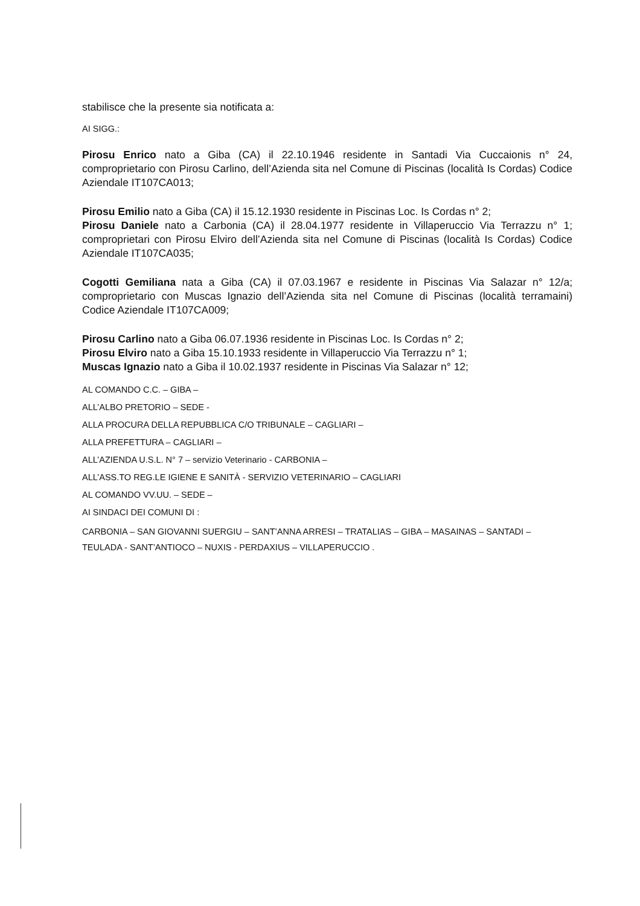stabilisce che la presente sia notificata a:
AI SIGG.:
Pirosu Enrico nato a Giba (CA) il 22.10.1946 residente in Santadi Via Cuccaionis n° 24, comproprietario con Pirosu Carlino, dell’Azienda sita nel Comune di Piscinas (località Is Cordas) Codice Aziendale IT107CA013;
Pirosu Emilio nato a Giba (CA) il 15.12.1930 residente in Piscinas Loc. Is Cordas n° 2;
Pirosu Daniele nato a Carbonia (CA) il 28.04.1977 residente in Villaperuccio Via Terrazzu n° 1; comproprietari con Pirosu Elviro dell’Azienda sita nel Comune di Piscinas (località Is Cordas) Codice Aziendale IT107CA035;
Cogotti Gemiliana nata a Giba (CA) il 07.03.1967 e residente in Piscinas Via Salazar n° 12/a; comproprietario con Muscas Ignazio dell’Azienda sita nel Comune di Piscinas (località terramaini) Codice Aziendale IT107CA009;
Pirosu Carlino nato a Giba 06.07.1936 residente in Piscinas Loc. Is Cordas n° 2;
Pirosu Elviro nato a Giba 15.10.1933 residente in Villaperuccio Via Terrazzu n° 1;
Muscas Ignazio nato a Giba il 10.02.1937 residente in Piscinas Via Salazar n° 12;
AL COMANDO C.C. – GIBA –
ALL’ALBO PRETORIO – SEDE -
ALLA PROCURA DELLA REPUBBLICA C/O TRIBUNALE – CAGLIARI –
ALLA PREFETTURA – CAGLIARI –
ALL’AZIENDA U.S.L. N° 7 – servizio Veterinario - CARBONIA –
ALL’ASS.TO REG.LE IGIENE E SANITÀ - SERVIZIO VETERINARIO – CAGLIARI
AL COMANDO VV.UU. – SEDE –
AI SINDACI DEI COMUNI DI :
CARBONIA – SAN GIOVANNI SUERGIU – SANT’ANNA ARRESI – TRATALIAS – GIBA – MASAINAS – SANTADI – TEULADA - SANT’ANTIOCO – NUXIS - PERDAXIUS – VILLAPERUCCIO .